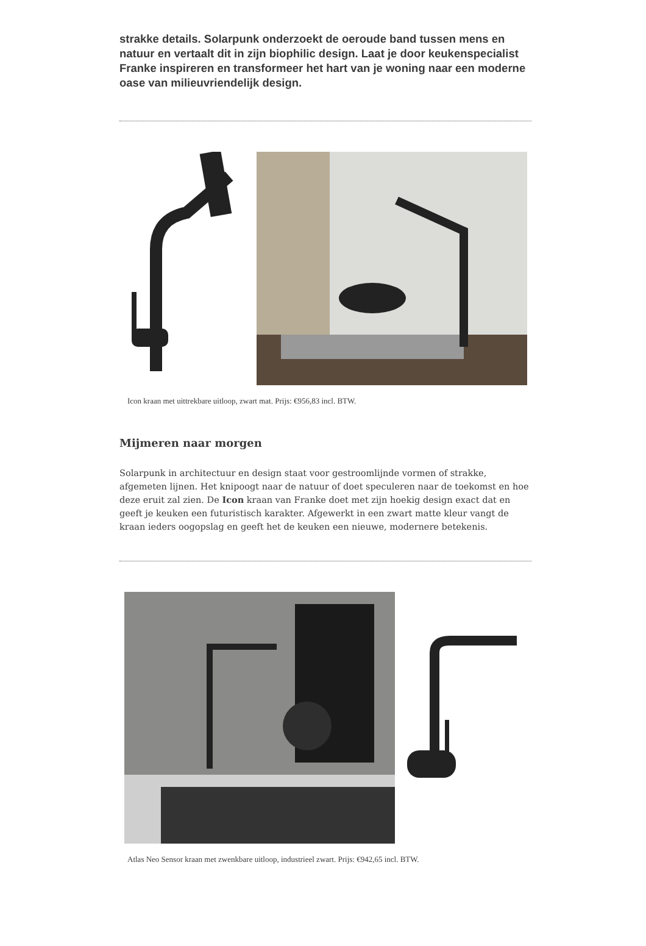strakke details. Solarpunk onderzoekt de oeroude band tussen mens en natuur en vertaalt dit in zijn biophilic design. Laat je door keukenspecialist Franke inspireren en transformeer het hart van je woning naar een moderne oase van milieuvriendelijk design.
Icon kraan met uittrekbare uitloop, zwart mat. Prijs: €956,83 incl. BTW.
Mijmeren naar morgen
Solarpunk in architectuur en design staat voor gestroomlijnde vormen of strakke, afgemeten lijnen. Het knipoogt naar de natuur of doet speculeren naar de toekomst en hoe deze eruit zal zien. De Icon kraan van Franke doet met zijn hoekig design exact dat en geeft je keuken een futuristisch karakter. Afgewerkt in een zwart matte kleur vangt de kraan ieders oogopslag en geeft het de keuken een nieuwe, modernere betekenis.
Atlas Neo Sensor kraan met zwenkbare uitloop, industrieel zwart. Prijs: €942,65 incl. BTW.